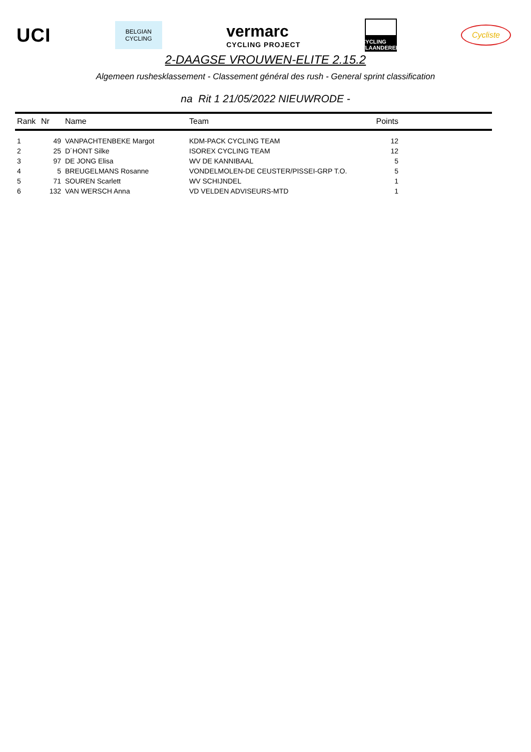UCI
BELGIAN
CYCLING
vermarc
CYCLING PROJECT
CYCLING
VLAANDEREN
Cycliste
2-DAAGSE VROUWEN-ELITE 2.15.2
Algemeen rushesklassement - Classement général des rush - General sprint classification
na Rit 1 21/05/2022 NIEUWRODE -
| Rank | Nr | Name | Team | Points | |
| --- | --- | --- | --- | --- | --- |
| 1 | 49 | VANPACHTENBEKE Margot | KDM-PACK CYCLING TEAM | 12 | |
| 2 | 25 | D´HONT Silke | ISOREX CYCLING TEAM | 12 | |
| 3 | 97 | DE JONG Elisa | WV DE KANNIBAAL | 5 | |
| 4 | 5 | BREUGELMANS Rosanne | VONDELMOLEN-DE CEUSTER/PISSEI-GRP T.O. | 5 | |
| 5 | 71 | SOUREN Scarlett | WV SCHIJNDEL | 1 | |
| 6 | 132 | VAN WERSCH Anna | VD VELDEN ADVISEURS-MTD | 1 | |